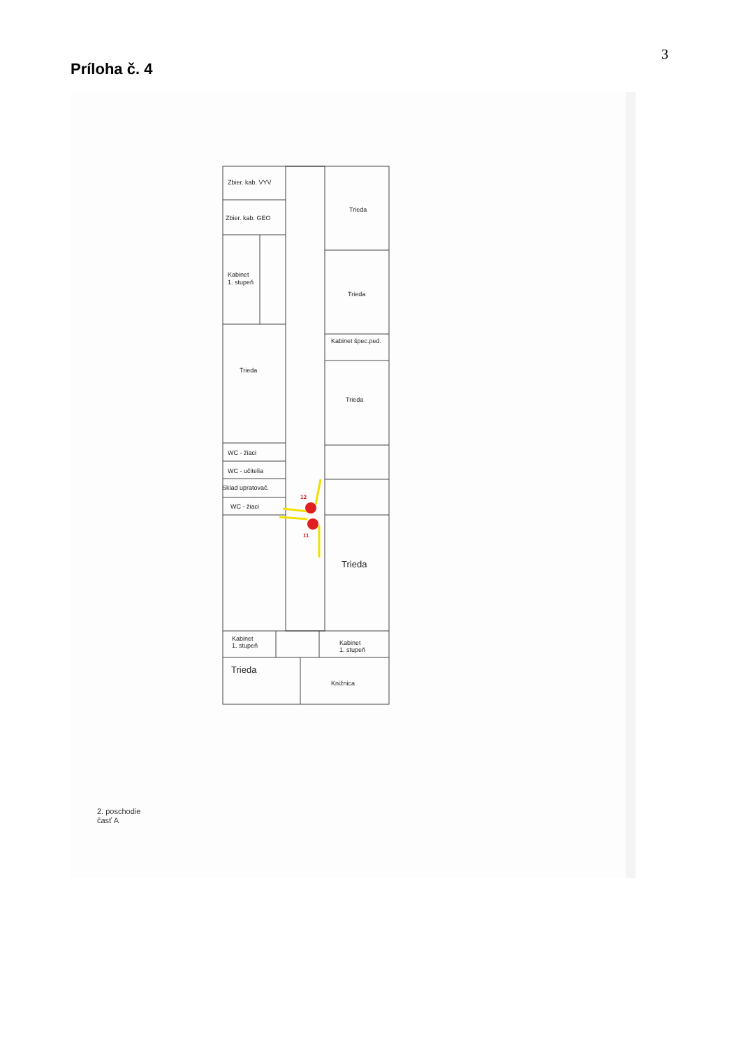3
Príloha č. 4
12
11
Zbier. kab. VYV
Zbier. kab. GEO
Kabinet
1. stupeň
Trieda
WC - žiaci
WC - učitelia
Sklad upratovač.
WC - žiaci
Trieda
Trieda
Kabinet špec.ped.
Trieda
Trieda
Kabinet
1. stupeň
Kabinet
1. stupeň
Trieda
Knižnica
2. poschodie
časť A